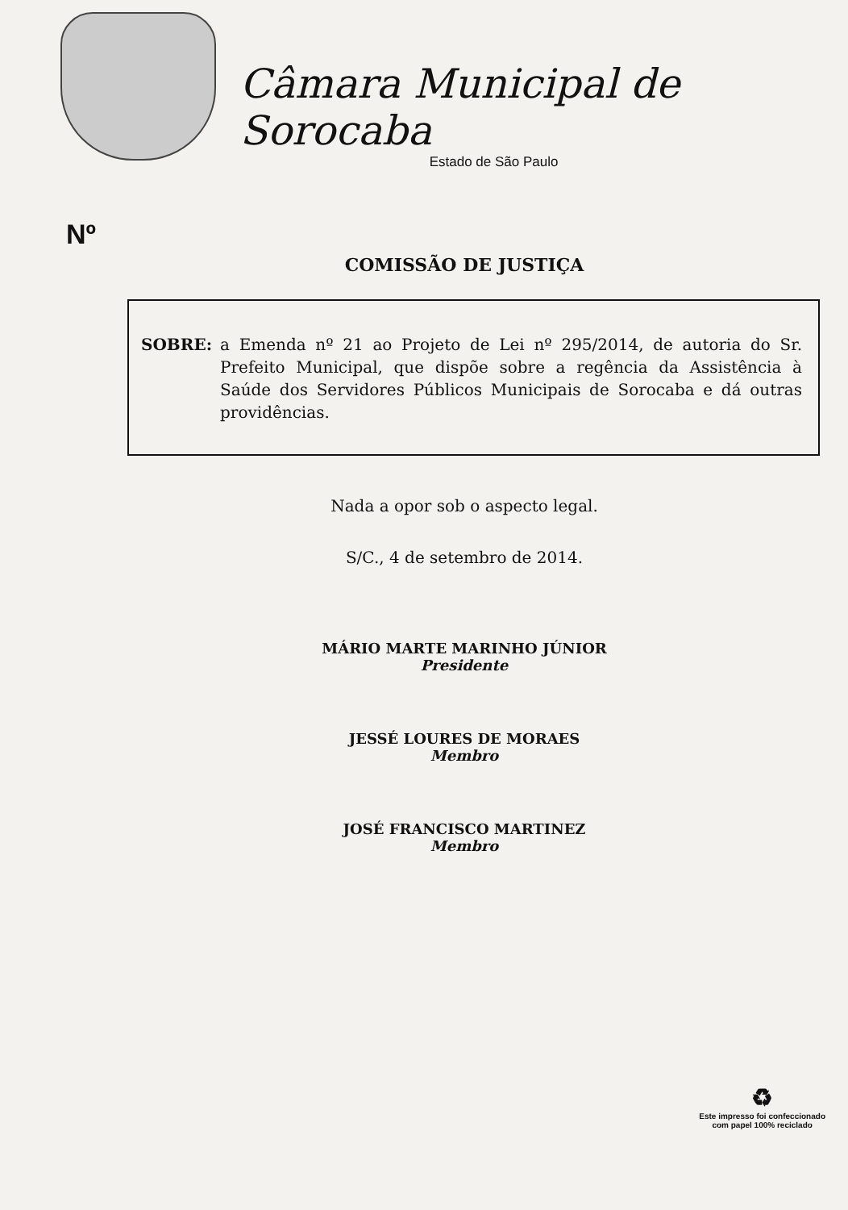Câmara Municipal de Sorocaba
Estado de São Paulo
Nº
COMISSÃO DE JUSTIÇA
SOBRE: a Emenda nº 21 ao Projeto de Lei nº 295/2014, de autoria do Sr. Prefeito Municipal, que dispõe sobre a regência da Assistência à Saúde dos Servidores Públicos Municipais de Sorocaba e dá outras providências.
Nada a opor sob o aspecto legal.
S/C., 4 de setembro de 2014.
MÁRIO MARTE MARINHO JÚNIOR
Presidente
JESSÉ LOURES DE MORAES
Membro
JOSÉ FRANCISCO MARTINEZ
Membro
♻
Este impresso foi confeccionado
com papel 100% reciclado